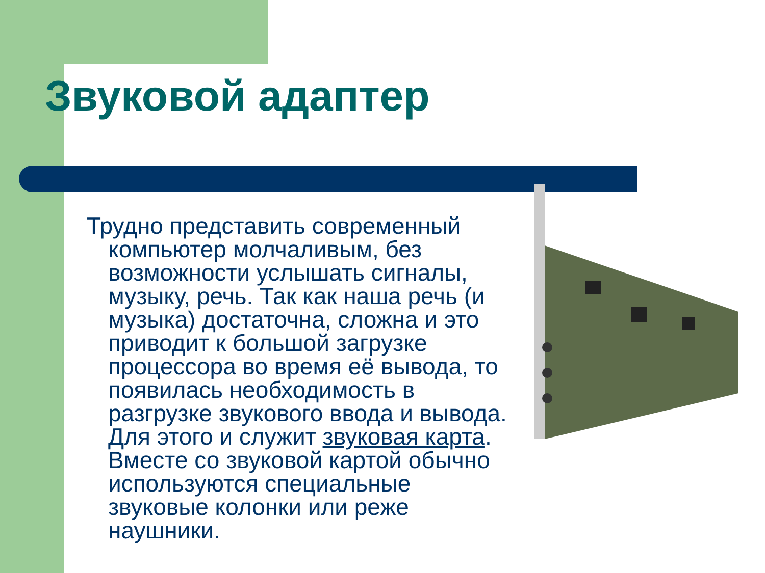Звуковой адаптер
Трудно представить современный компьютер молчаливым, без возможности услышать сигналы, музыку, речь. Так как наша речь (и музыка) достаточна, сложна и это приводит к большой загрузке процессора во время её вывода, то появилась необходимость в разгрузке звукового ввода и вывода. Для этого и служит звуковая карта. Вместе со звуковой картой обычно используются специальные звуковые колонки или реже наушники.